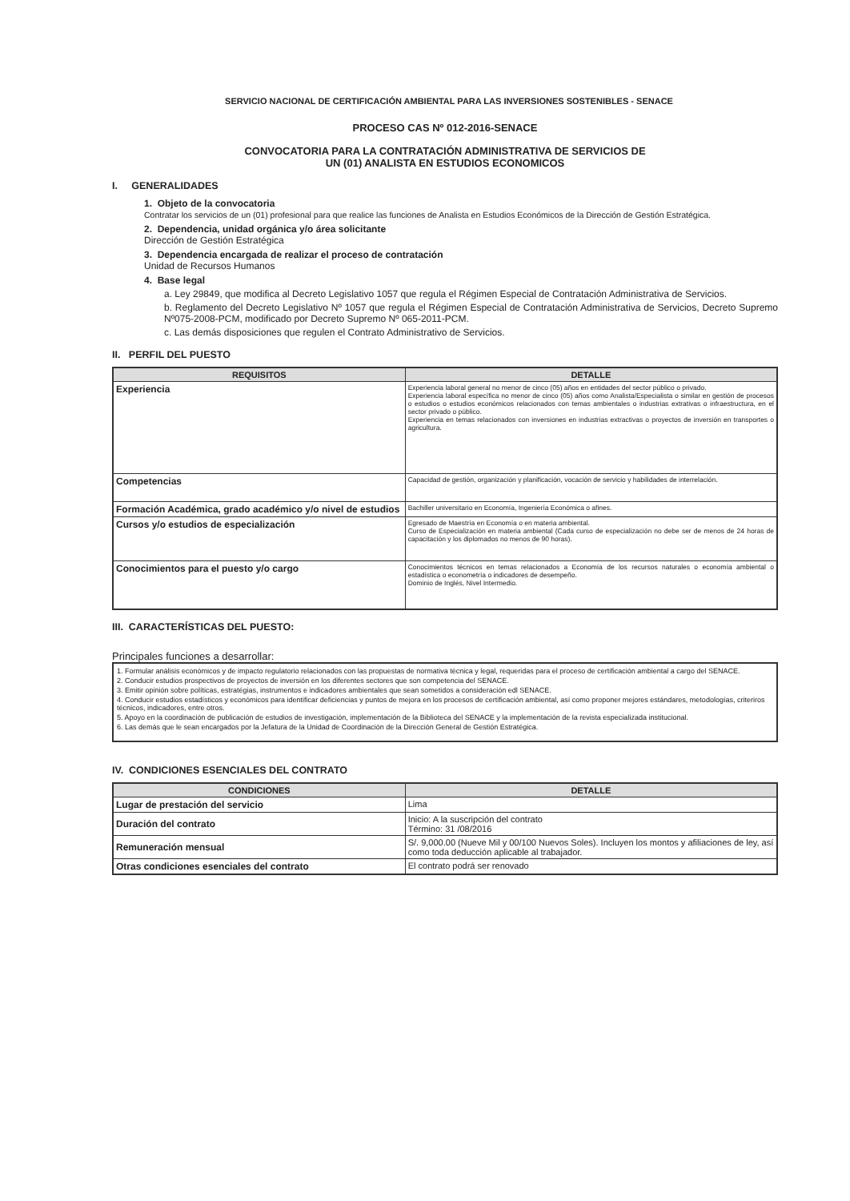SERVICIO NACIONAL DE CERTIFICACIÓN AMBIENTAL PARA LAS INVERSIONES SOSTENIBLES - SENACE
PROCESO CAS Nº 012-2016-SENACE
CONVOCATORIA PARA LA CONTRATACIÓN ADMINISTRATIVA DE SERVICIOS DE
UN (01) ANALISTA EN ESTUDIOS ECONOMICOS
I. GENERALIDADES
1. Objeto de la convocatoria
Contratar los servicios de un (01) profesional para que realice las funciones de Analista en Estudios Económicos de la Dirección de Gestión Estratégica.
2. Dependencia, unidad orgánica y/o área solicitante
Dirección de Gestión Estratégica
3. Dependencia encargada de realizar el proceso de contratación
Unidad de Recursos Humanos
4. Base legal
a. Ley 29849, que modifica al Decreto Legislativo 1057 que regula el Régimen Especial de Contratación Administrativa de Servicios.
b. Reglamento del Decreto Legislativo Nº 1057 que regula el Régimen Especial de Contratación Administrativa de Servicios, Decreto Supremo Nº075-2008-PCM, modificado por Decreto Supremo Nº 065-2011-PCM.
c. Las demás disposiciones que regulen el Contrato Administrativo de Servicios.
II. PERFIL DEL PUESTO
| REQUISITOS | DETALLE |
| --- | --- |
| Experiencia | Experiencia laboral general no menor de cinco (05) años en entidades del sector público o privado. Experiencia laboral específica no menor de cinco (05) años como Analista/Especialista o similar en gestión de procesos o estudios o estudios económicos relacionados con temas ambientales o industrias extrativas o infraestructura, en el sector privado o público. Experiencia en temas relacionados con inversiones en industrias extractivas o proyectos de inversión en transportes o agricultura. |
| Competencias | Capacidad de gestión, organización y planificación, vocación de servicio y habilidades de interrelación. |
| Formación Académica, grado académico y/o nivel de estudios | Bachiller universitario en Economía, Ingeniería Económica o afines. |
| Cursos y/o estudios de especialización | Egresado de Maestría en Economía o en materia ambiental. Curso de Especialización en materia ambiental (Cada curso de especialización no debe ser de menos de 24 horas de capacitación y los diplomados no menos de 90 horas). |
| Conocimientos para el puesto y/o cargo | Conocimientos técnicos en temas relacionados a Economía de los recursos naturales o economía ambiental o estadística o econometría o indicadores de desempeño. Dominio de Inglés, Nivel Intermedio. |
III. CARACTERÍSTICAS DEL PUESTO:
Principales funciones a desarrollar:
1. Formular análisis económicos y de impacto regulatorio relacionados con las propuestas de normativa técnica y legal, requeridas para el proceso de certificación ambiental a cargo del SENACE.
2. Conducir estudios prospectivos de proyectos de inversión en los diferentes sectores que son competencia del SENACE.
3. Emitir opinión sobre políticas, estratégias, instrumentos e indicadores ambientales que sean sometidos a consideración edl SENACE.
4. Conducir estudios estadísticos y económicos para identificar deficiencias y puntos de mejora en los procesos de certificación ambiental, así como proponer mejores estándares, metodologías, criteriros técnicos, indicadores, entre otros.
5. Apoyo en la coordinación de publicación de estudios de investigación, implementación de la Biblioteca del SENACE y la implementación de la revista especializada institucional.
6. Las demás que le sean encargados por la Jefatura de la Unidad de Coordinación de la Dirección General de Gestión Estratégica.
IV. CONDICIONES ESENCIALES DEL CONTRATO
| CONDICIONES | DETALLE |
| --- | --- |
| Lugar de prestación del servicio | Lima |
| Duración del contrato | Inicio: A la suscripción del contrato Término: 31 /08/2016 |
| Remuneración mensual | S/. 9,000.00 (Nueve Mil y 00/100 Nuevos Soles). Incluyen los montos y afiliaciones de ley, así como toda deducción aplicable al trabajador. |
| Otras condiciones esenciales del contrato | El contrato podrá ser renovado |